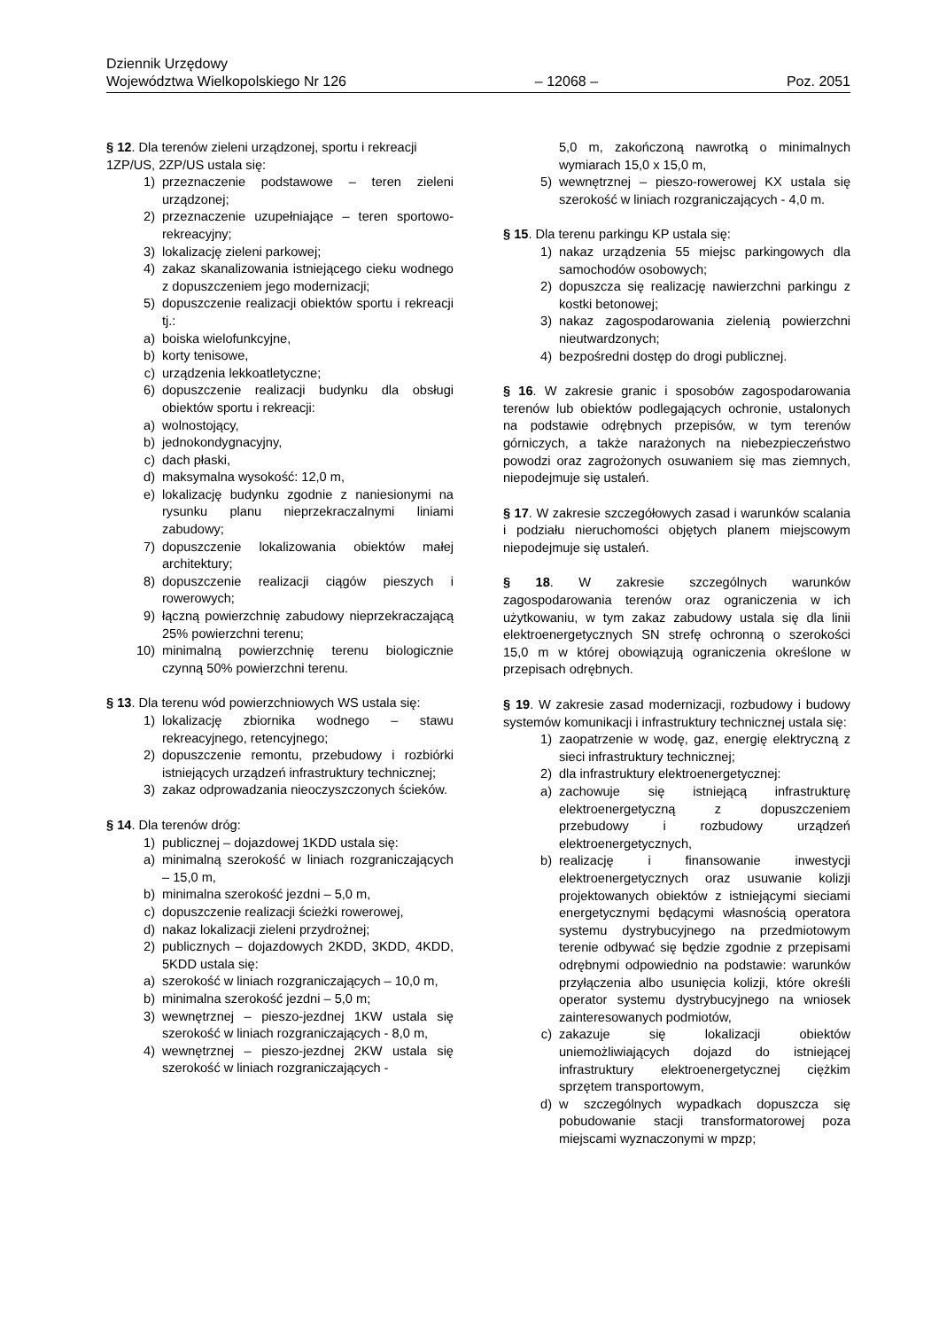Dziennik Urzędowy
Województwa Wielkopolskiego Nr 126
– 12068 –
Poz. 2051
§ 12. Dla terenów zieleni urządzonej, sportu i rekreacji 1ZP/US, 2ZP/US ustala się:
1) przeznaczenie podstawowe – teren zieleni urządzonej;
2) przeznaczenie uzupełniające – teren sportowo-rekreacyjny;
3) lokalizację zieleni parkowej;
4) zakaz skanalizowania istniejącego cieku wodnego z dopuszczeniem jego modernizacji;
5) dopuszczenie realizacji obiektów sportu i rekreacji tj.:
a) boiska wielofunkcyjne,
b) korty tenisowe,
c) urządzenia lekkoatletyczne;
6) dopuszczenie realizacji budynku dla obsługi obiektów sportu i rekreacji:
a) wolnostojący,
b) jednokondygnacyjny,
c) dach płaski,
d) maksymalna wysokość: 12,0 m,
e) lokalizację budynku zgodnie z naniesionymi na rysunku planu nieprzekraczalnymi liniami zabudowy;
7) dopuszczenie lokalizowania obiektów małej architektury;
8) dopuszczenie realizacji ciągów pieszych i rowerowych;
9) łączną powierzchnię zabudowy nieprzekraczającą 25% powierzchni terenu;
10) minimalną powierzchnię terenu biologicznie czynną 50% powierzchni terenu.
§ 13. Dla terenu wód powierzchniowych WS ustala się:
1) lokalizację zbiornika wodnego – stawu rekreacyjnego, retencyjnego;
2) dopuszczenie remontu, przebudowy i rozbiórki istniejących urządzeń infrastruktury technicznej;
3) zakaz odprowadzania nieoczyszczonych ścieków.
§ 14. Dla terenów dróg:
1) publicznej – dojazdowej 1KDD ustala się:
a) minimalną szerokość w liniach rozgraniczających – 15,0 m,
b) minimalna szerokość jezdni – 5,0 m,
c) dopuszczenie realizacji ścieżki rowerowej,
d) nakaz lokalizacji zieleni przydrożnej;
2) publicznych – dojazdowych 2KDD, 3KDD, 4KDD, 5KDD ustala się:
a) szerokość w liniach rozgraniczających – 10,0 m,
b) minimalna szerokość jezdni – 5,0 m;
3) wewnętrznej – pieszo-jezdnej 1KW ustala się szerokość w liniach rozgraniczających - 8,0 m,
4) wewnętrznej – pieszo-jezdnej 2KW ustala się szerokość w liniach rozgraniczających -
5,0 m, zakończoną nawrotką o minimalnych wymiarach 15,0 x 15,0 m,
5) wewnętrznej – pieszo-rowerowej KX ustala się szerokość w liniach rozgraniczających - 4,0 m.
§ 15. Dla terenu parkingu KP ustala się:
1) nakaz urządzenia 55 miejsc parkingowych dla samochodów osobowych;
2) dopuszcza się realizację nawierzchni parkingu z kostki betonowej;
3) nakaz zagospodarowania zielenią powierzchni nieutwardzonych;
4) bezpośredni dostęp do drogi publicznej.
§ 16. W zakresie granic i sposobów zagospodarowania terenów lub obiektów podlegających ochronie, ustalonych na podstawie odrębnych przepisów, w tym terenów górniczych, a także narażonych na niebezpieczeństwo powodzi oraz zagrożonych osuwaniem się mas ziemnych, niepodejmuje się ustaleń.
§ 17. W zakresie szczegółowych zasad i warunków scalania i podziału nieruchomości objętych planem miejscowym niepodejmuje się ustaleń.
§ 18. W zakresie szczególnych warunków zagospodarowania terenów oraz ograniczenia w ich użytkowaniu, w tym zakaz zabudowy ustala się dla linii elektroenergetycznych SN strefę ochronną o szerokości 15,0 m w której obowiązują ograniczenia określone w przepisach odrębnych.
§ 19. W zakresie zasad modernizacji, rozbudowy i budowy systemów komunikacji i infrastruktury technicznej ustala się:
1) zaopatrzenie w wodę, gaz, energię elektryczną z sieci infrastruktury technicznej;
2) dla infrastruktury elektroenergetycznej:
a) zachowuje się istniejącą infrastrukturę elektroenergetyczną z dopuszczeniem przebudowy i rozbudowy urządzeń elektroenergetycznych,
b) realizację i finansowanie inwestycji elektroenergetycznych oraz usuwanie kolizji projektowanych obiektów z istniejącymi sieciami energetycznymi będącymi własnością operatora systemu dystrybucyjnego na przedmiotowym terenie odbywać się będzie zgodnie z przepisami odrębnymi odpowiednio na podstawie: warunków przyłączenia albo usunięcia kolizji, które określi operator systemu dystrybucyjnego na wniosek zainteresowanych podmiotów,
c) zakazuje się lokalizacji obiektów uniemożliwiających dojazd do istniejącej infrastruktury elektroenergetycznej ciężkim sprzętem transportowym,
d) w szczególnych wypadkach dopuszcza się pobudowanie stacji transformatorowej poza miejscami wyznaczonymi w mpzp;